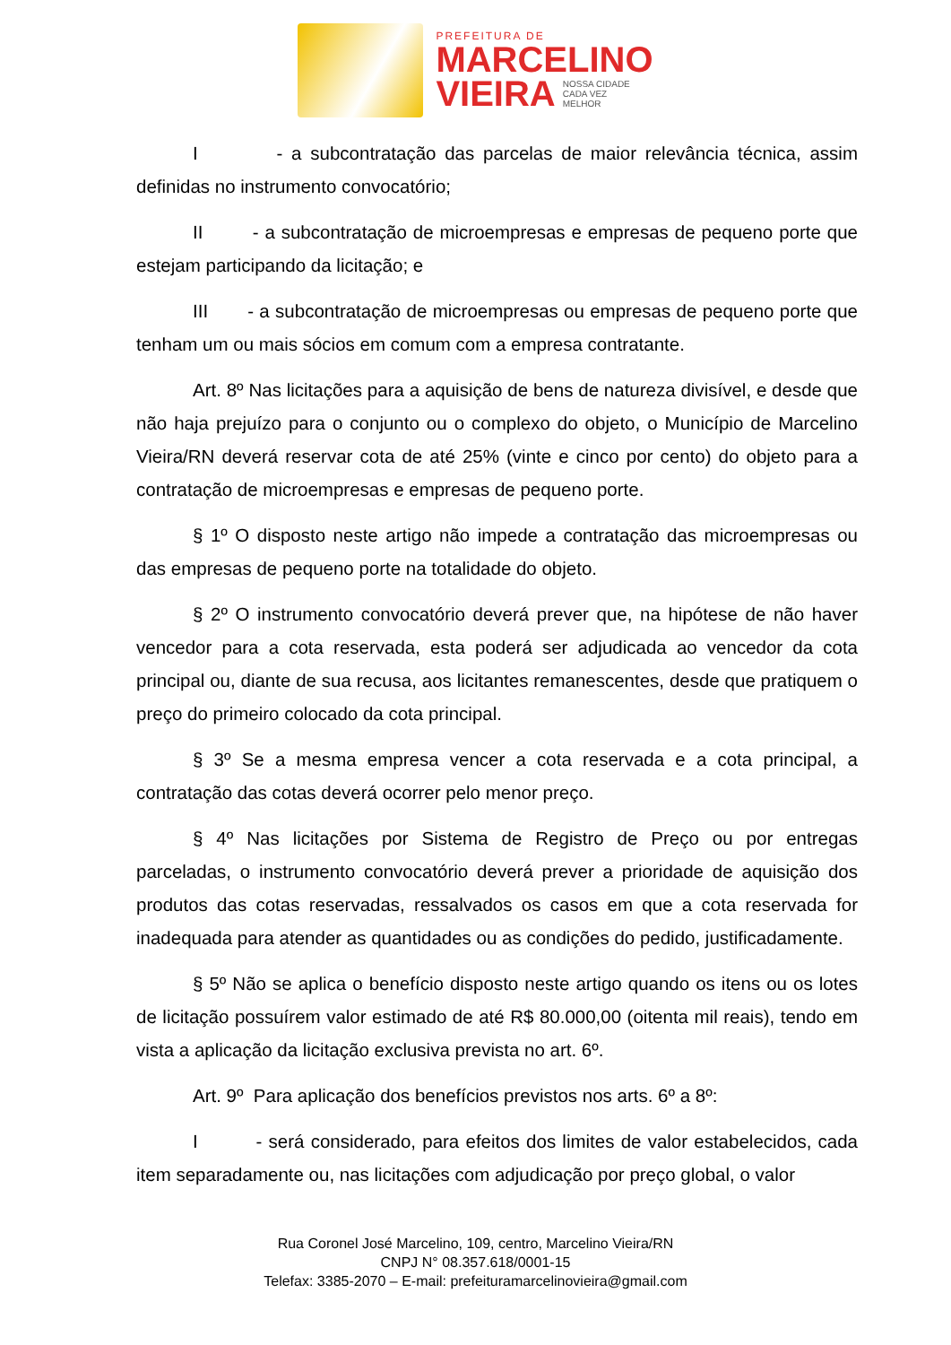PREFEITURA DE
MARCELINO
VIEIRA NOSSA CIDADE
CADA VEZ
MELHOR
I - a subcontratação das parcelas de maior relevância técnica, assim definidas no instrumento convocatório;
II - a subcontratação de microempresas e empresas de pequeno porte que estejam participando da licitação; e
III - a subcontratação de microempresas ou empresas de pequeno porte que tenham um ou mais sócios em comum com a empresa contratante.
Art. 8º Nas licitações para a aquisição de bens de natureza divisível, e desde que não haja prejuízo para o conjunto ou o complexo do objeto, o Município de Marcelino Vieira/RN deverá reservar cota de até 25% (vinte e cinco por cento) do objeto para a contratação de microempresas e empresas de pequeno porte.
§ 1º O disposto neste artigo não impede a contratação das microempresas ou das empresas de pequeno porte na totalidade do objeto.
§ 2º O instrumento convocatório deverá prever que, na hipótese de não haver vencedor para a cota reservada, esta poderá ser adjudicada ao vencedor da cota principal ou, diante de sua recusa, aos licitantes remanescentes, desde que pratiquem o preço do primeiro colocado da cota principal.
§ 3º Se a mesma empresa vencer a cota reservada e a cota principal, a contratação das cotas deverá ocorrer pelo menor preço.
§ 4º Nas licitações por Sistema de Registro de Preço ou por entregas parceladas, o instrumento convocatório deverá prever a prioridade de aquisição dos produtos das cotas reservadas, ressalvados os casos em que a cota reservada for inadequada para atender as quantidades ou as condições do pedido, justificadamente.
§ 5º Não se aplica o benefício disposto neste artigo quando os itens ou os lotes de licitação possuírem valor estimado de até R$ 80.000,00 (oitenta mil reais), tendo em vista a aplicação da licitação exclusiva prevista no art. 6º.
Art. 9º Para aplicação dos benefícios previstos nos arts. 6º a 8º:
I - será considerado, para efeitos dos limites de valor estabelecidos, cada item separadamente ou, nas licitações com adjudicação por preço global, o valor
Rua Coronel José Marcelino, 109, centro, Marcelino Vieira/RN
CNPJ N° 08.357.618/0001-15
Telefax: 3385-2070 – E-mail: prefeituramarcelinovieira@gmail.com